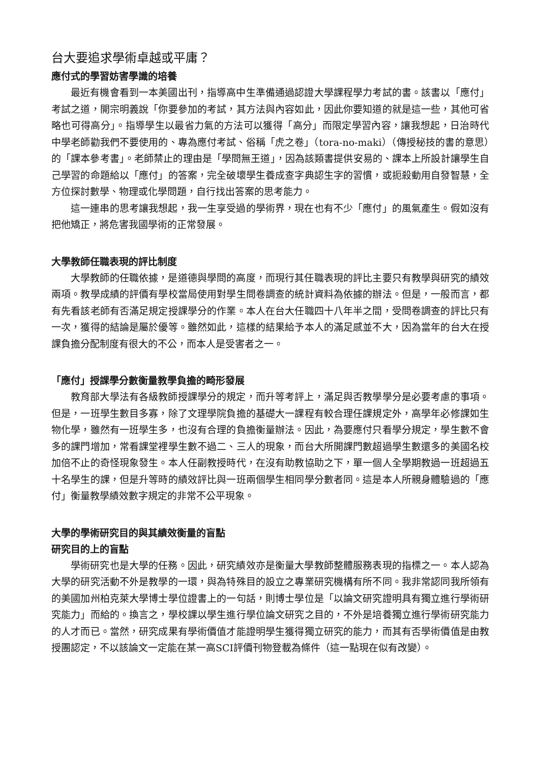台大要追求學術卓越或平庸？
應付式的學習妨害學識的培養
最近有機會看到一本美國出刊，指導高中生準備通過認證大學課程學力考試的書。該書以「應付」考試之道，開宗明義說「你要參加的考試，其方法與內容如此，因此你要知道的就是這一些，其他可省略也可得高分」。指導學生以最省力氣的方法可以獲得「高分」而限定學習內容，讓我想起，日治時代中學老師勸我們不要使用的、專為應付考試、俗稱「虎之卷」（tora-no-maki）（傳授秘技的書的意思）的「課本參考書」。老師禁止的理由是「學問無王道」，因為該類書提供安易的、課本上所設計讓學生自己學習的命題給以「應付」的答案，完全破壞學生養成查字典認生字的習慣，或扼殺動用自發智慧，全方位探討數學、物理或化學問題，自行找出答案的思考能力。
這一連串的思考讓我想起，我一生享受過的學術界，現在也有不少「應付」的風氣產生。假如沒有把他矯正，將危害我國學術的正常發展。
大學教師任職表現的評比制度
大學教師的任職依據，是道德與學問的高度，而現行其任職表現的評比主要只有教學與研究的績效兩項。教學成績的評價有學校當局使用對學生問卷調查的統計資料為依據的辦法。但是，一般而言，都有先看該老師有否滿足規定授課學分的作業。本人在台大任職四十八年半之間，受問卷調查的評比只有一次，獲得的結論是屬於優等。雖然如此，這樣的結果給予本人的滿足感並不大，因為當年的台大在授課負擔分配制度有很大的不公，而本人是受害者之一。
「應付」授課學分數衡量教學負擔的畸形發展
教育部大學法有各級教師授課學分的規定，而升等考評上，滿足與否教學學分是必要考慮的事項。但是，一班學生數目多寡，除了文理學院負擔的基礎大一課程有較合理任課規定外，高學年必修課如生物化學，雖然有一班學生多，也沒有合理的負擔衡量辦法。因此，為要應付只看學分規定，學生數不會多的課門增加，常看課堂裡學生數不過二、三人的現象，而台大所開課門數超過學生數還多的美國名校加倍不止的奇怪現象發生。本人任副教授時代，在沒有助教協助之下，單一個人全學期教過一班超過五十名學生的課，但是升等時的績效評比與一班兩個學生相同學分數者同。這是本人所親身體驗過的「應付」衡量教學績效數字規定的非常不公平現象。
大學的學術研究目的與其績效衡量的盲點
研究目的上的盲點
學術研究也是大學的任務。因此，研究績效亦是衡量大學教師整體服務表現的指標之一。本人認為大學的研究活動不外是教學的一環，與為特殊目的設立之專業研究機構有所不同。我非常認同我所領有的美國加州柏克萊大學博士學位證書上的一句話，則博士學位是「以論文研究證明具有獨立進行學術研究能力」而給的。換言之，學校課以學生進行學位論文研究之目的，不外是培養獨立進行學術研究能力的人才而已。當然，研究成果有學術價值才能證明學生獲得獨立研究的能力，而其有否學術價值是由教授團認定，不以該論文一定能在某一高SCI評價刊物登載為條件（這一點現在似有改變）。